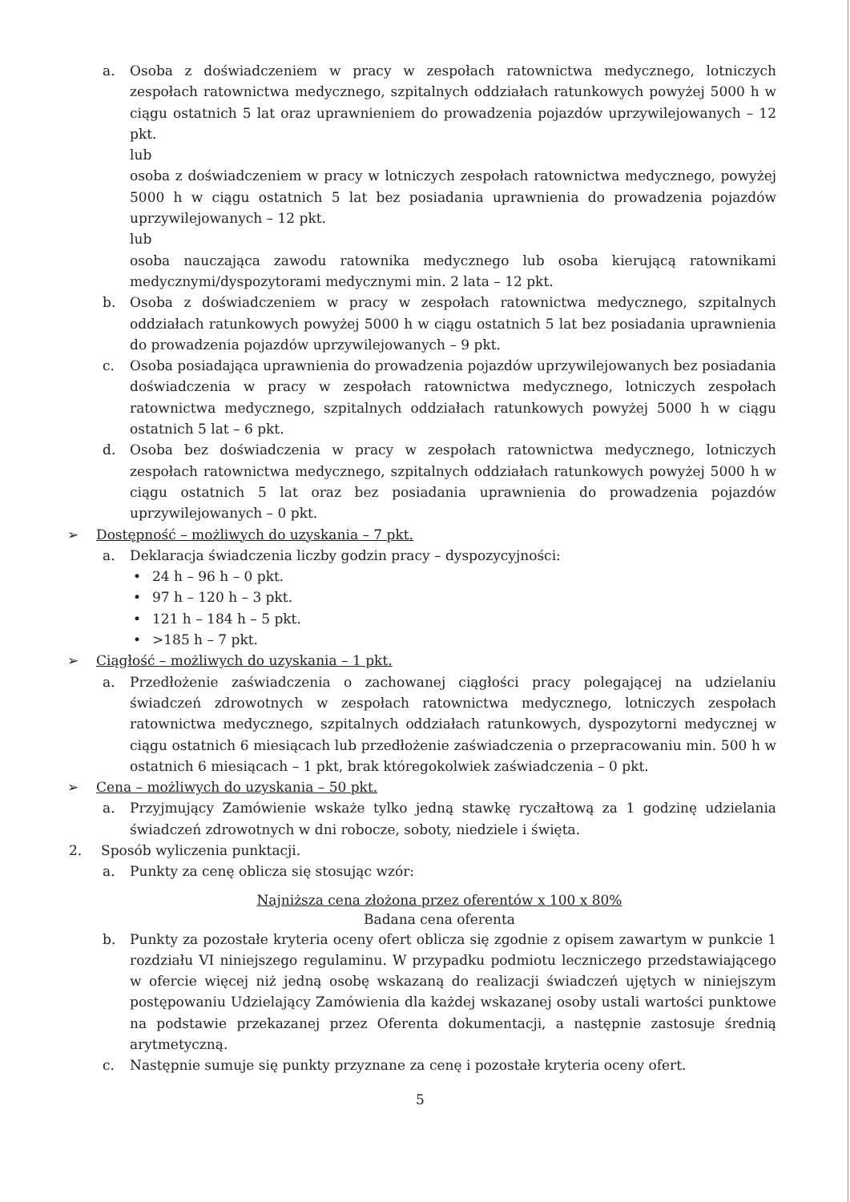a. Osoba z doświadczeniem w pracy w zespołach ratownictwa medycznego, lotniczych zespołach ratownictwa medycznego, szpitalnych oddziałach ratunkowych powyżej 5000 h w ciągu ostatnich 5 lat oraz uprawnieniem do prowadzenia pojazdów uprzywilejowanych – 12 pkt.
lub
osoba z doświadczeniem w pracy w lotniczych zespołach ratownictwa medycznego, powyżej 5000 h w ciągu ostatnich 5 lat bez posiadania uprawnienia do prowadzenia pojazdów uprzywilejowanych – 12 pkt.
lub
osoba nauczająca zawodu ratownika medycznego lub osoba kierującą ratownikami medycznymi/dyspozytorami medycznymi min. 2 lata – 12 pkt.
b. Osoba z doświadczeniem w pracy w zespołach ratownictwa medycznego, szpitalnych oddziałach ratunkowych powyżej 5000 h w ciągu ostatnich 5 lat bez posiadania uprawnienia do prowadzenia pojazdów uprzywilejowanych – 9 pkt.
c. Osoba posiadająca uprawnienia do prowadzenia pojazdów uprzywilejowanych bez posiadania doświadczenia w pracy w zespołach ratownictwa medycznego, lotniczych zespołach ratownictwa medycznego, szpitalnych oddziałach ratunkowych powyżej 5000 h w ciągu ostatnich 5 lat – 6 pkt.
d. Osoba bez doświadczenia w pracy w zespołach ratownictwa medycznego, lotniczych zespołach ratownictwa medycznego, szpitalnych oddziałach ratunkowych powyżej 5000 h w ciągu ostatnich 5 lat oraz bez posiadania uprawnienia do prowadzenia pojazdów uprzywilejowanych – 0 pkt.
➢ Dostępność – możliwych do uzyskania – 7 pkt.
a. Deklaracja świadczenia liczby godzin pracy – dyspozycyjności:
• 24 h – 96 h – 0 pkt.
• 97 h – 120 h – 3 pkt.
• 121 h – 184 h – 5 pkt.
• >185 h – 7 pkt.
➢ Ciągłość – możliwych do uzyskania – 1 pkt.
a. Przedłożenie zaświadczenia o zachowanej ciągłości pracy polegającej na udzielaniu świadczeń zdrowotnych w zespołach ratownictwa medycznego, lotniczych zespołach ratownictwa medycznego, szpitalnych oddziałach ratunkowych, dyspozytorni medycznej w ciągu ostatnich 6 miesiącach lub przedłożenie zaświadczenia o przepracowaniu min. 500 h w ostatnich 6 miesiącach – 1 pkt, brak któregokolwiek zaświadczenia – 0 pkt.
➢ Cena – możliwych do uzyskania – 50 pkt.
a. Przyjmujący Zamówienie wskaże tylko jedną stawkę ryczałtową za 1 godzinę udzielania świadczeń zdrowotnych w dni robocze, soboty, niedziele i święta.
2. Sposób wyliczenia punktacji.
a. Punkty za cenę oblicza się stosując wzór:
Najniższa cena złożona przez oferentów x 100 x 80%
Badana cena oferenta
b. Punkty za pozostałe kryteria oceny ofert oblicza się zgodnie z opisem zawartym w punkcie 1 rozdziału VI niniejszego regulaminu. W przypadku podmiotu leczniczego przedstawiającego w ofercie więcej niż jedną osobę wskazaną do realizacji świadczeń ujętych w niniejszym postępowaniu Udzielający Zamówienia dla każdej wskazanej osoby ustali wartości punktowe na podstawie przekazanej przez Oferenta dokumentacji, a następnie zastosuje średnią arytmetyczną.
c. Następnie sumuje się punkty przyznane za cenę i pozostałe kryteria oceny ofert.
5